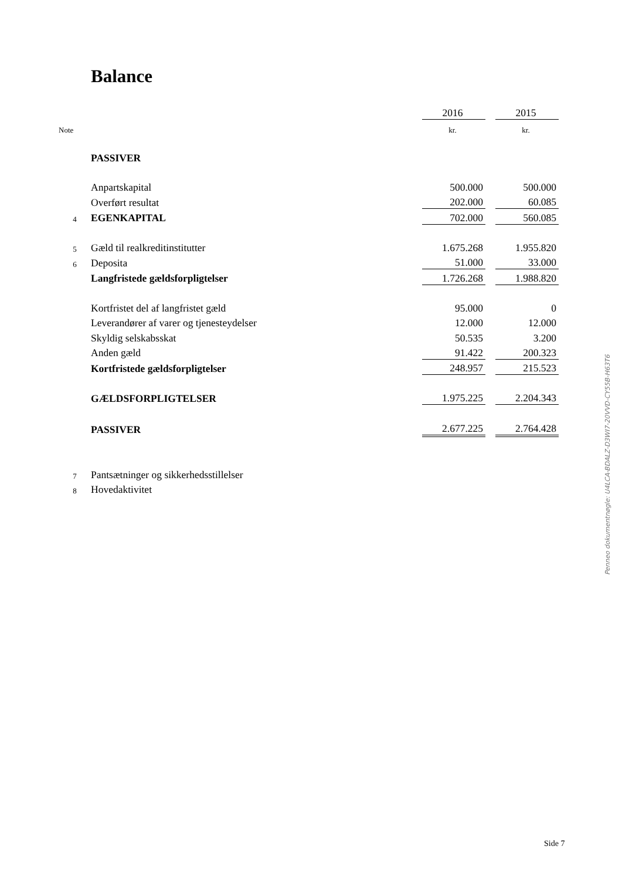Balance
| | | 2016 | | 2015 |
| Note | | kr. | | kr. |
| | PASSIVER | | | |
| | Anpartskapital | 500.000 | | 500.000 |
| | Overført resultat | 202.000 | | 60.085 |
| 4 | EGENKAPITAL | 702.000 | | 560.085 |
| 5 | Gæld til realkreditinstitutter | 1.675.268 | | 1.955.820 |
| 6 | Deposita | 51.000 | | 33.000 |
| | Langfristede gældsforpligtelser | 1.726.268 | | 1.988.820 |
| | Kortfristet del af langfristet gæld | 95.000 | | 0 |
| | Leverandører af varer og tjenesteydelser | 12.000 | | 12.000 |
| | Skyldig selskabsskat | 50.535 | | 3.200 |
| | Anden gæld | 91.422 | | 200.323 |
| | Kortfristede gældsforpligtelser | 248.957 | | 215.523 |
| | GÆLDSFORPLIGTELSER | 1.975.225 | | 2.204.343 |
| | PASSIVER | 2.677.225 | | 2.764.428 |
| 7 | Pantsætninger og sikkerhedsstillelser | | | |
| 8 | Hovedaktivitet | | | |
Penneo dokumentnøgle: U4LCA-BDALZ-D3WI7-20VVD-CY55B-H63T6
Side 7